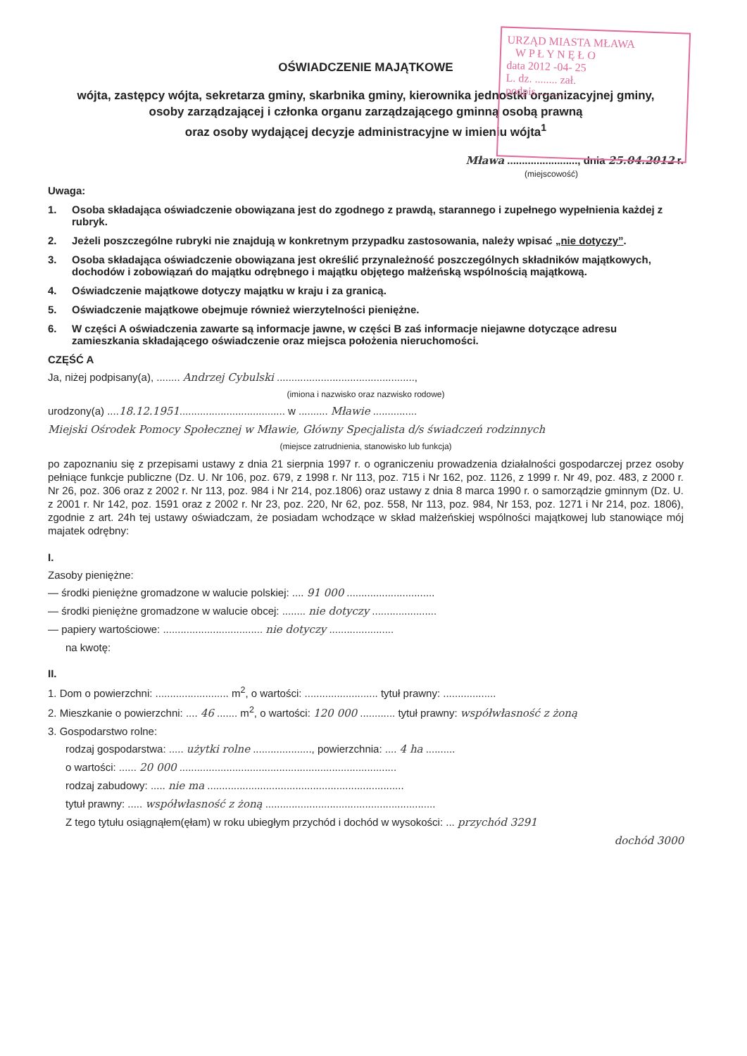URZĄD MIASTA MŁAWA
W P Ł Y N Ę Ł O
data 2012 -04- 25
L. dz. ........ zał.
podpis ..........
OŚWIADCZENIE MAJĄTKOWE
wójta, zastępcy wójta, sekretarza gminy, skarbnika gminy, kierownika jednostki organizacyjnej gminy,
osoby zarządzającej i członka organu zarządzającego gminną osobą prawną
oraz osoby wydającej decyzje administracyjne w imieniu wójta<sup>1</sup>
Mława ........................, dnia 25.04.2012 r.
(miejscowość)
Uwaga:
1. Osoba składająca oświadczenie obowiązana jest do zgodnego z prawdą, starannego i zupełnego wypełnienia każdej z rubryk.
2. Jeżeli poszczególne rubryki nie znajdują w konkretnym przypadku zastosowania, należy wpisać „nie dotyczy”.
3. Osoba składająca oświadczenie obowiązana jest określić przynależność poszczególnych składników majątkowych, dochodów i zobowiązań do majątku odrębnego i majątku objętego małżeńską wspólnością majątkową.
4. Oświadczenie majątkowe dotyczy majątku w kraju i za granicą.
5. Oświadczenie majątkowe obejmuje również wierzytelności pieniężne.
6. W części A oświadczenia zawarte są informacje jawne, w części B zaś informacje niejawne dotyczące adresu zamieszkania składającego oświadczenie oraz miejsca położenia nieruchomości.
CZĘŚĆ A
Ja, niżej podpisany(a), ........ Andrzej Cybulski ...............................................,
(imiona i nazwisko oraz nazwisko rodowe)
urodzony(a) ....18.12.1951.................................... w .......... Mławie ...............
Miejski Ośrodek Pomocy Społecznej w Mławie, Główny Specjalista d/s świadczeń rodzinnych
(miejsce zatrudnienia, stanowisko lub funkcja)
po zapoznaniu się z przepisami ustawy z dnia 21 sierpnia 1997 r. o ograniczeniu prowadzenia działalności gospodarczej przez osoby pełniące funkcje publiczne (Dz. U. Nr 106, poz. 679, z 1998 r. Nr 113, poz. 715 i Nr 162, poz. 1126, z 1999 r. Nr 49, poz. 483, z 2000 r. Nr 26, poz. 306 oraz z 2002 r. Nr 113, poz. 984 i Nr 214, poz.1806) oraz ustawy z dnia 8 marca 1990 r. o samorządzie gminnym (Dz. U. z 2001 r. Nr 142, poz. 1591 oraz z 2002 r. Nr 23, poz. 220, Nr 62, poz. 558, Nr 113, poz. 984, Nr 153, poz. 1271 i Nr 214, poz. 1806), zgodnie z art. 24h tej ustawy oświadczam, że posiadam wchodzące w skład małżeńskiej wspólności majątkowej lub stanowiące mój majatek odrębny:
I.
Zasoby pieniężne:
— środki pieniężne gromadzone w walucie polskiej: .... 91 000 ..............................
— środki pieniężne gromadzone w walucie obcej: ........ nie dotyczy ......................
— papiery wartościowe: .................................. nie dotyczy ......................
na kwotę:
II.
1. Dom o powierzchni: ......................... m<sup>2</sup>, o wartości: ......................... tytuł prawny: ..................
2. Mieszkanie o powierzchni: .... 46 ....... m<sup>2</sup>, o wartości: 120 000 ............ tytuł prawny: współwłasność z żoną
3. Gospodarstwo rolne:
rodzaj gospodarstwa: ..... użytki rolne ...................., powierzchnia: .... 4 ha ..........
o wartości: ...... 20 000 ..........................................................................
rodzaj zabudowy: ..... nie ma ...................................................................
tytuł prawny: ..... współwłasność z żoną ..........................................................
Z tego tytułu osiągnąłem(ęłam) w roku ubiegłym przychód i dochód w wysokości: ... przychód 3291
dochód 3000